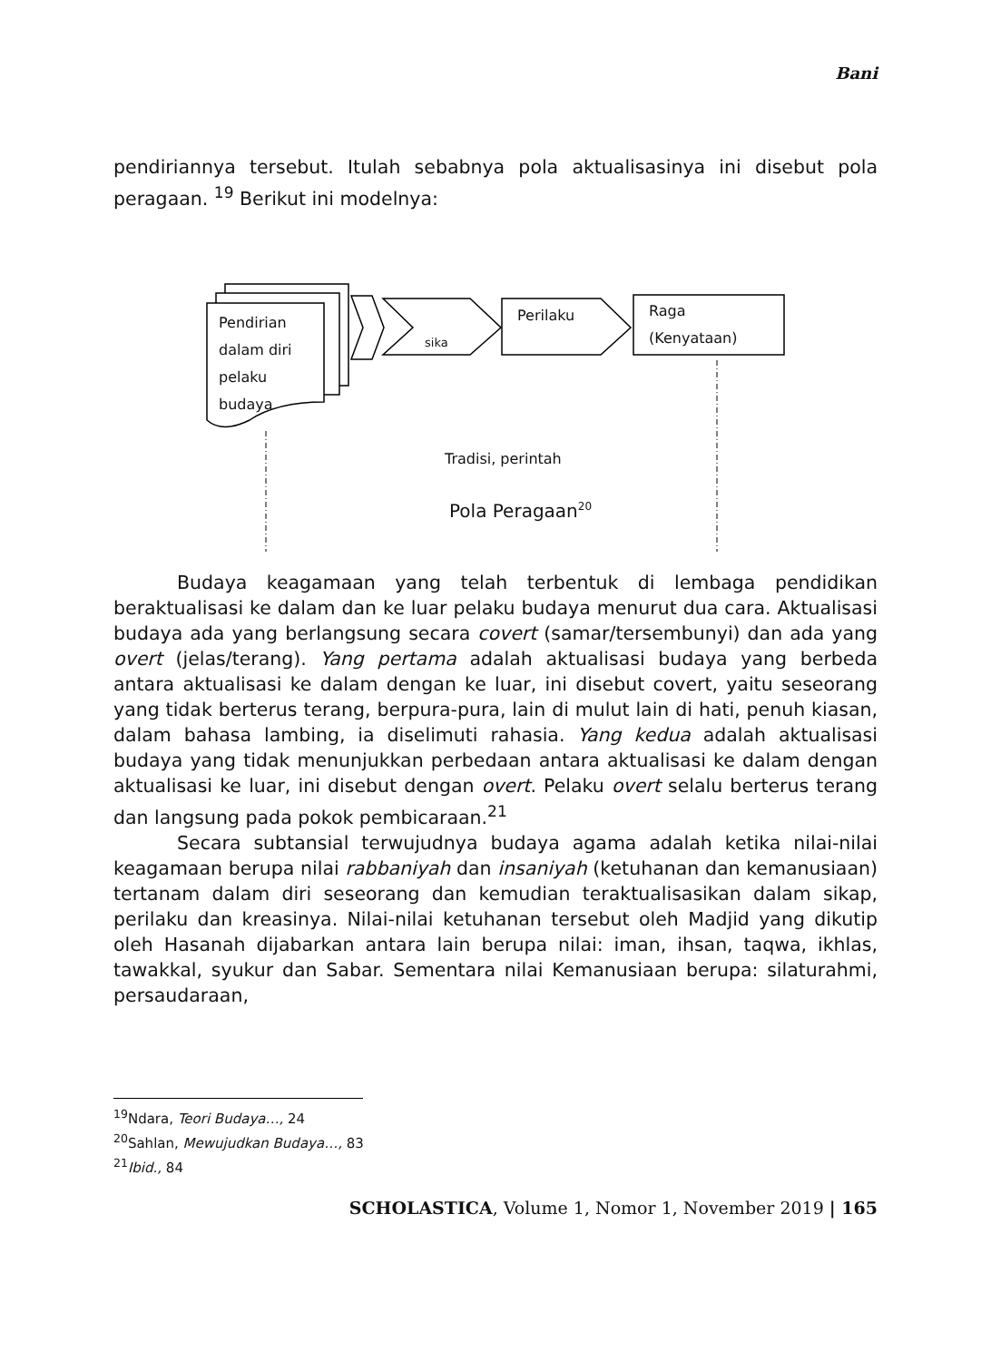Bani
pendiriannya tersebut. Itulah sebabnya pola aktualisasinya ini disebut pola peragaan. <sup>19</sup> Berikut ini modelnya:
Pendirian
dalam diri
pelaku
budaya
sika
Perilaku
Raga
(Kenyataan)
Tradisi, perintah
Pola Peragaan<sup>20</sup>
Budaya keagamaan yang telah terbentuk di lembaga pendidikan beraktualisasi ke dalam dan ke luar pelaku budaya menurut dua cara. Aktualisasi budaya ada yang berlangsung secara covert (samar/tersembunyi) dan ada yang overt (jelas/terang). Yang pertama adalah aktualisasi budaya yang berbeda antara aktualisasi ke dalam dengan ke luar, ini disebut covert, yaitu seseorang yang tidak berterus terang, berpura-pura, lain di mulut lain di hati, penuh kiasan, dalam bahasa lambing, ia diselimuti rahasia. Yang kedua adalah aktualisasi budaya yang tidak menunjukkan perbedaan antara aktualisasi ke dalam dengan aktualisasi ke luar, ini disebut dengan overt. Pelaku overt selalu berterus terang dan langsung pada pokok pembicaraan.<sup>21</sup>
Secara subtansial terwujudnya budaya agama adalah ketika nilai-nilai keagamaan berupa nilai rabbaniyah dan insaniyah (ketuhanan dan kemanusiaan) tertanam dalam diri seseorang dan kemudian teraktualisasikan dalam sikap, perilaku dan kreasinya. Nilai-nilai ketuhanan tersebut oleh Madjid yang dikutip oleh Hasanah dijabarkan antara lain berupa nilai: iman, ihsan, taqwa, ikhlas, tawakkal, syukur dan Sabar. Sementara nilai Kemanusiaan berupa: silaturahmi, persaudaraan,
<sup>19</sup> Ndara, Teori Budaya…, 24
<sup>20</sup> Sahlan, Mewujudkan Budaya…, 83
<sup>21</sup> Ibid., 84
SCHOLASTICA, Volume 1, Nomor 1, November 2019 | 165